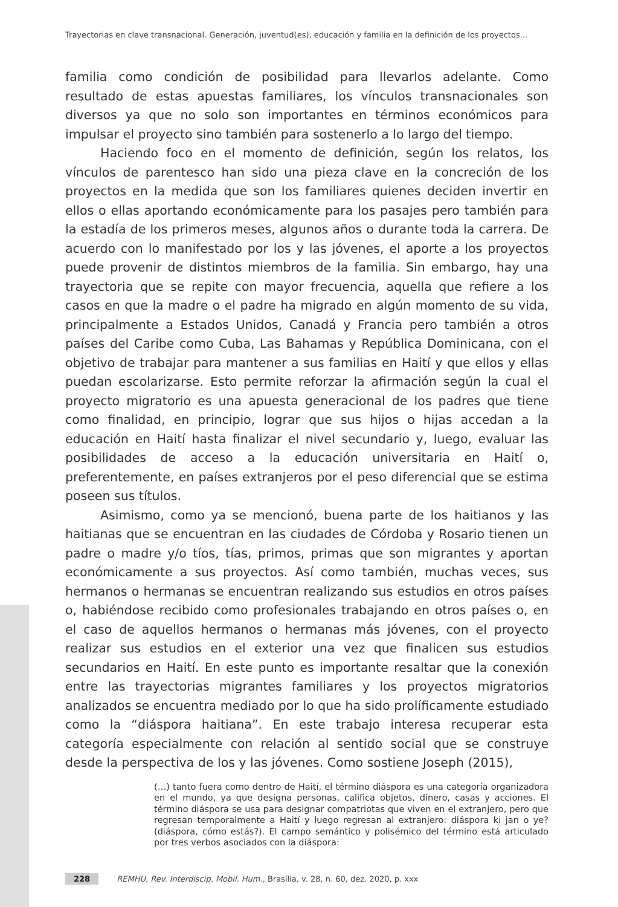Trayectorias en clave transnacional. Generación, juventud(es), educación y familia en la definición de los proyectos...
familia como condición de posibilidad para llevarlos adelante. Como resultado de estas apuestas familiares, los vínculos transnacionales son diversos ya que no solo son importantes en términos económicos para impulsar el proyecto sino también para sostenerlo a lo largo del tiempo.
Haciendo foco en el momento de definición, según los relatos, los vínculos de parentesco han sido una pieza clave en la concreción de los proyectos en la medida que son los familiares quienes deciden invertir en ellos o ellas aportando económicamente para los pasajes pero también para la estadía de los primeros meses, algunos años o durante toda la carrera. De acuerdo con lo manifestado por los y las jóvenes, el aporte a los proyectos puede provenir de distintos miembros de la familia. Sin embargo, hay una trayectoria que se repite con mayor frecuencia, aquella que refiere a los casos en que la madre o el padre ha migrado en algún momento de su vida, principalmente a Estados Unidos, Canadá y Francia pero también a otros países del Caribe como Cuba, Las Bahamas y República Dominicana, con el objetivo de trabajar para mantener a sus familias en Haití y que ellos y ellas puedan escolarizarse. Esto permite reforzar la afirmación según la cual el proyecto migratorio es una apuesta generacional de los padres que tiene como finalidad, en principio, lograr que sus hijos o hijas accedan a la educación en Haití hasta finalizar el nivel secundario y, luego, evaluar las posibilidades de acceso a la educación universitaria en Haití o, preferentemente, en países extranjeros por el peso diferencial que se estima poseen sus títulos.
Asimismo, como ya se mencionó, buena parte de los haitianos y las haitianas que se encuentran en las ciudades de Córdoba y Rosario tienen un padre o madre y/o tíos, tías, primos, primas que son migrantes y aportan económicamente a sus proyectos. Así como también, muchas veces, sus hermanos o hermanas se encuentran realizando sus estudios en otros países o, habiéndose recibido como profesionales trabajando en otros países o, en el caso de aquellos hermanos o hermanas más jóvenes, con el proyecto realizar sus estudios en el exterior una vez que finalicen sus estudios secundarios en Haití. En este punto es importante resaltar que la conexión entre las trayectorias migrantes familiares y los proyectos migratorios analizados se encuentra mediado por lo que ha sido prolíficamente estudiado como la “diáspora haitiana”. En este trabajo interesa recuperar esta categoría especialmente con relación al sentido social que se construye desde la perspectiva de los y las jóvenes. Como sostiene Joseph (2015),
(…) tanto fuera como dentro de Haití, el término diáspora es una categoría organizadora en el mundo, ya que designa personas, califica objetos, dinero, casas y acciones. El término diáspora se usa para designar compatriotas que viven en el extranjero, pero que regresan temporalmente a Haití y luego regresan al extranjero: diáspora ki jan o ye? (diáspora, cómo estás?). El campo semántico y polisémico del término está articulado por tres verbos asociados con la diáspora:
228 REMHU, Rev. Interdiscip. Mobil. Hum., Brasília, v. 28, n. 60, dez. 2020, p. xxx